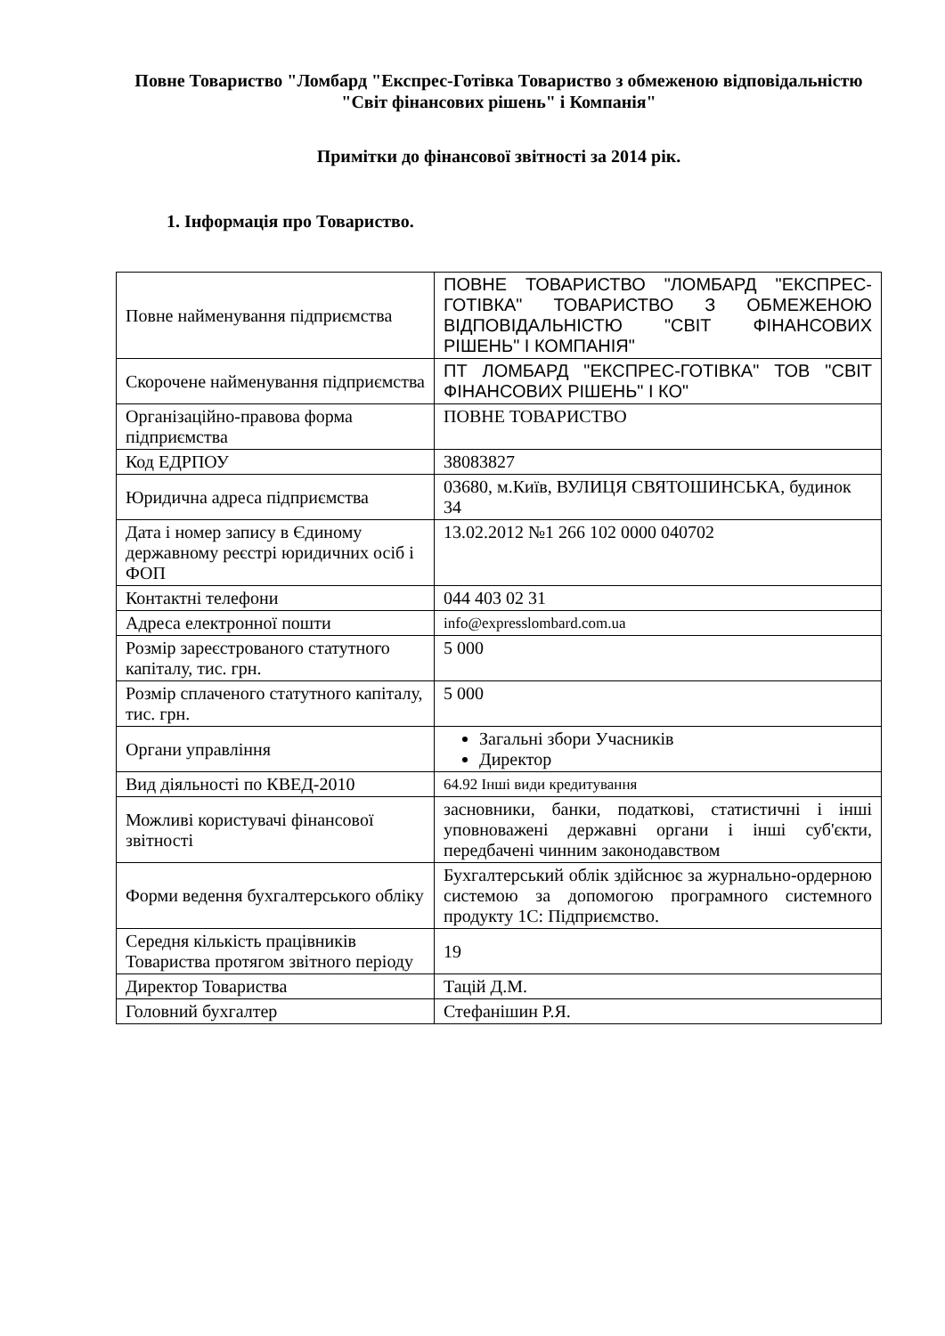Повне Товариство "Ломбард "Експрес-Готівка Товариство з обмеженою відповідальністю "Світ фінансових рішень" і Компанія"
Примітки до фінансової звітності за 2014 рік.
1. Інформація про Товариство.
| Повне найменування підприємства | ПОВНЕ ТОВАРИСТВО "ЛОМБАРД "ЕКСПРЕС-ГОТІВКА" ТОВАРИСТВО З ОБМЕЖЕНОЮ ВІДПОВІДАЛЬНІСТЮ "СВІТ ФІНАНСОВИХ РІШЕНЬ" І КОМПАНІЯ" |
| Скорочене найменування підприємства | ПТ ЛОМБАРД "ЕКСПРЕС-ГОТІВКА" ТОВ "СВІТ ФІНАНСОВИХ РІШЕНЬ" І КО" |
| Організаційно-правова форма підприємства | ПОВНЕ ТОВАРИСТВО |
| Код ЕДРПОУ | 38083827 |
| Юридична адреса підприємства | 03680, м.Київ, ВУЛИЦЯ СВЯТОШИНСЬКА, будинок 34 |
| Дата і номер запису в Єдиному державному реєстрі юридичних осіб і ФОП | 13.02.2012 №1 266 102 0000 040702 |
| Контактні телефони | 044 403 02 31 |
| Адреса електронної пошти | info@expresslombard.com.ua |
| Розмір зареєстрованого статутного капіталу, тис. грн. | 5 000 |
| Розмір сплаченого статутного капіталу, тис. грн. | 5 000 |
| Органи управління | Загальні збори Учасників Директор |
| Вид діяльності по КВЕД-2010 | 64.92 Інші види кредитування |
| Можливі користувачі фінансової звітності | засновники, банки, податкові, статистичні і інші уповноважені державні органи і інші суб'єкти, передбачені чинним законодавством |
| Форми ведення бухгалтерського обліку | Бухгалтерський облік здійснює за журнально-ордерною системою за допомогою програмного системного продукту 1С: Підприємство. |
| Середня кількість працівників Товариства протягом звітного періоду | 19 |
| Директор Товариства | Тацій Д.М. |
| Головний бухгалтер | Стефанішин Р.Я. |